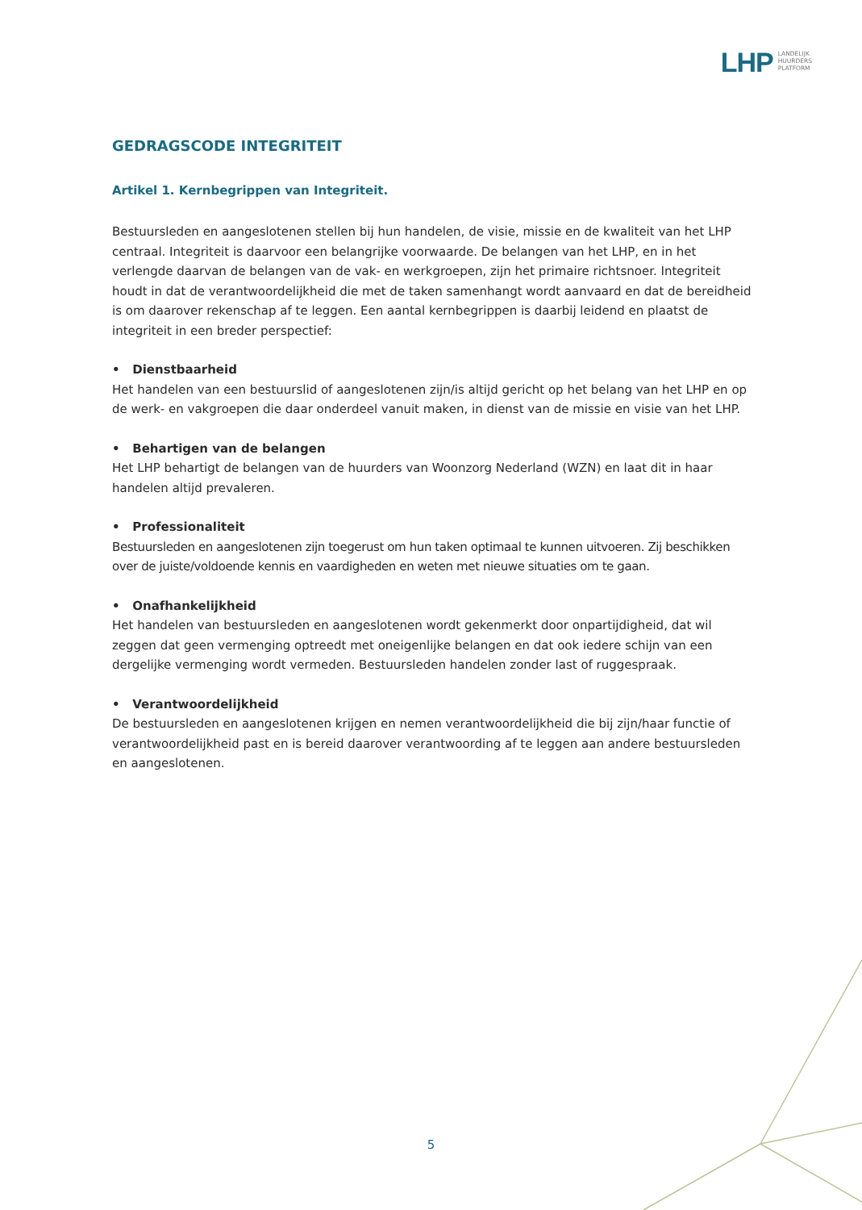LHP
LANDELIJK
HUURDERS
PLATFORM
GEDRAGSCODE INTEGRITEIT
Artikel 1. Kernbegrippen van Integriteit.
Bestuursleden en aangeslotenen stellen bij hun handelen, de visie, missie en de kwaliteit van het LHP centraal. Integriteit is daarvoor een belangrijke voorwaarde. De belangen van het LHP, en in het verlengde daarvan de belangen van de vak- en werkgroepen, zijn het primaire richtsnoer. Integriteit houdt in dat de verantwoordelijkheid die met de taken samenhangt wordt aanvaard en dat de bereidheid is om daarover rekenschap af te leggen. Een aantal kernbegrippen is daarbij leidend en plaatst de integriteit in een breder perspectief:
• Dienstbaarheid
Het handelen van een bestuurslid of aangeslotenen zijn/is altijd gericht op het belang van het LHP en op de werk- en vakgroepen die daar onderdeel vanuit maken, in dienst van de missie en visie van het LHP.
• Behartigen van de belangen
Het LHP behartigt de belangen van de huurders van Woonzorg Nederland (WZN) en laat dit in haar handelen altijd prevaleren.
• Professionaliteit
Bestuursleden en aangeslotenen zijn toegerust om hun taken optimaal te kunnen uitvoeren. Zij beschikken over de juiste/voldoende kennis en vaardigheden en weten met nieuwe situaties om te gaan.
• Onafhankelijkheid
Het handelen van bestuursleden en aangeslotenen wordt gekenmerkt door onpartijdigheid, dat wil zeggen dat geen vermenging optreedt met oneigenlijke belangen en dat ook iedere schijn van een dergelijke vermenging wordt vermeden. Bestuursleden handelen zonder last of ruggespraak.
• Verantwoordelijkheid
De bestuursleden en aangeslotenen krijgen en nemen verantwoordelijkheid die bij zijn/haar functie of verantwoordelijkheid past en is bereid daarover verantwoording af te leggen aan andere bestuursleden en aangeslotenen.
5